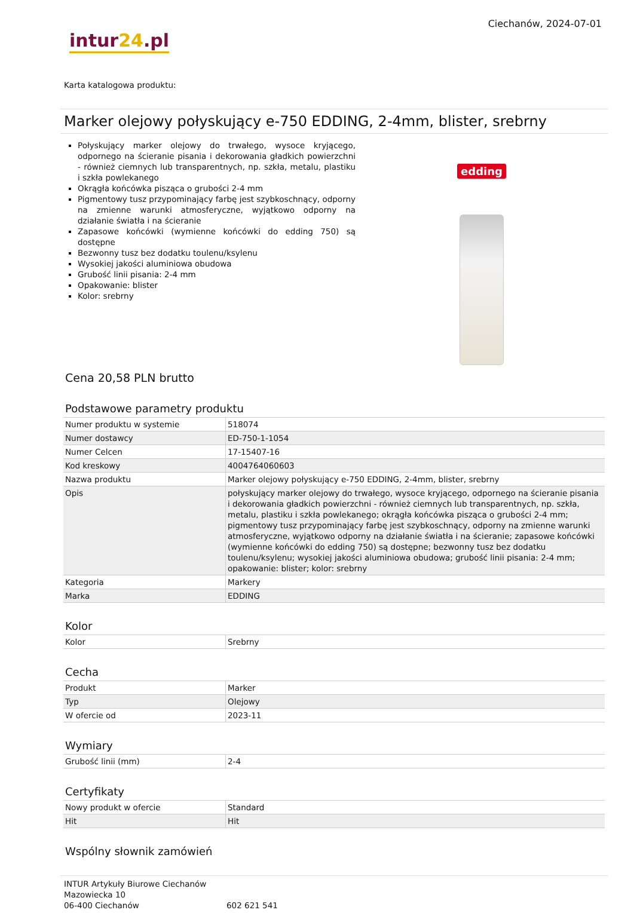intur24.pl
Ciechanów, 2024-07-01
Karta katalogowa produktu:
Marker olejowy połyskujący e-750 EDDING, 2-4mm, blister, srebrny
Połyskujący marker olejowy do trwałego, wysoce kryjącego, odpornego na ścieranie pisania i dekorowania gładkich powierzchni - również ciemnych lub transparentnych, np. szkła, metalu, plastiku i szkła powlekanego
Okrągła końcówka pisząca o grubości 2-4 mm
Pigmentowy tusz przypominający farbę jest szybkoschnący, odporny na zmienne warunki atmosferyczne, wyjątkowo odporny na działanie światła i na ścieranie
Zapasowe końcówki (wymienne końcówki do edding 750) są dostępne
Bezwonny tusz bez dodatku toulenu/ksylenu
Wysokiej jakości aluminiowa obudowa
Grubość linii pisania: 2-4 mm
Opakowanie: blister
Kolor: srebrny
edding
Cena 20,58 PLN brutto
Podstawowe parametry produktu
| Numer produktu w systemie | 518074 |
| Numer dostawcy | ED-750-1-1054 |
| Numer Celcen | 17-15407-16 |
| Kod kreskowy | 4004764060603 |
| Nazwa produktu | Marker olejowy połyskujący e-750 EDDING, 2-4mm, blister, srebrny |
| Opis | połyskujący marker olejowy do trwałego, wysoce kryjącego, odpornego na ścieranie pisania i dekorowania gładkich powierzchni - również ciemnych lub transparentnych, np. szkła, metalu, plastiku i szkła powlekanego; okrągła końcówka pisząca o grubości 2-4 mm; pigmentowy tusz przypominający farbę jest szybkoschnący, odporny na zmienne warunki atmosferyczne, wyjątkowo odporny na działanie światła i na ścieranie; zapasowe końcówki (wymienne końcówki do edding 750) są dostępne; bezwonny tusz bez dodatku toulenu/ksylenu; wysokiej jakości aluminiowa obudowa; grubość linii pisania: 2-4 mm; opakowanie: blister; kolor: srebrny |
| Kategoria | Markery |
| Marka | EDDING |
Kolor
| Kolor | Srebrny |
Cecha
| Produkt | Marker |
| Typ | Olejowy |
| W ofercie od | 2023-11 |
Wymiary
| Grubość linii (mm) | 2-4 |
Certyfikaty
| Nowy produkt w ofercie | Standard |
| Hit | Hit |
Wspólny słownik zamówień
INTUR Artykuły Biurowe Ciechanów
Mazowiecka 10
06-400 Ciechanów
602 621 541